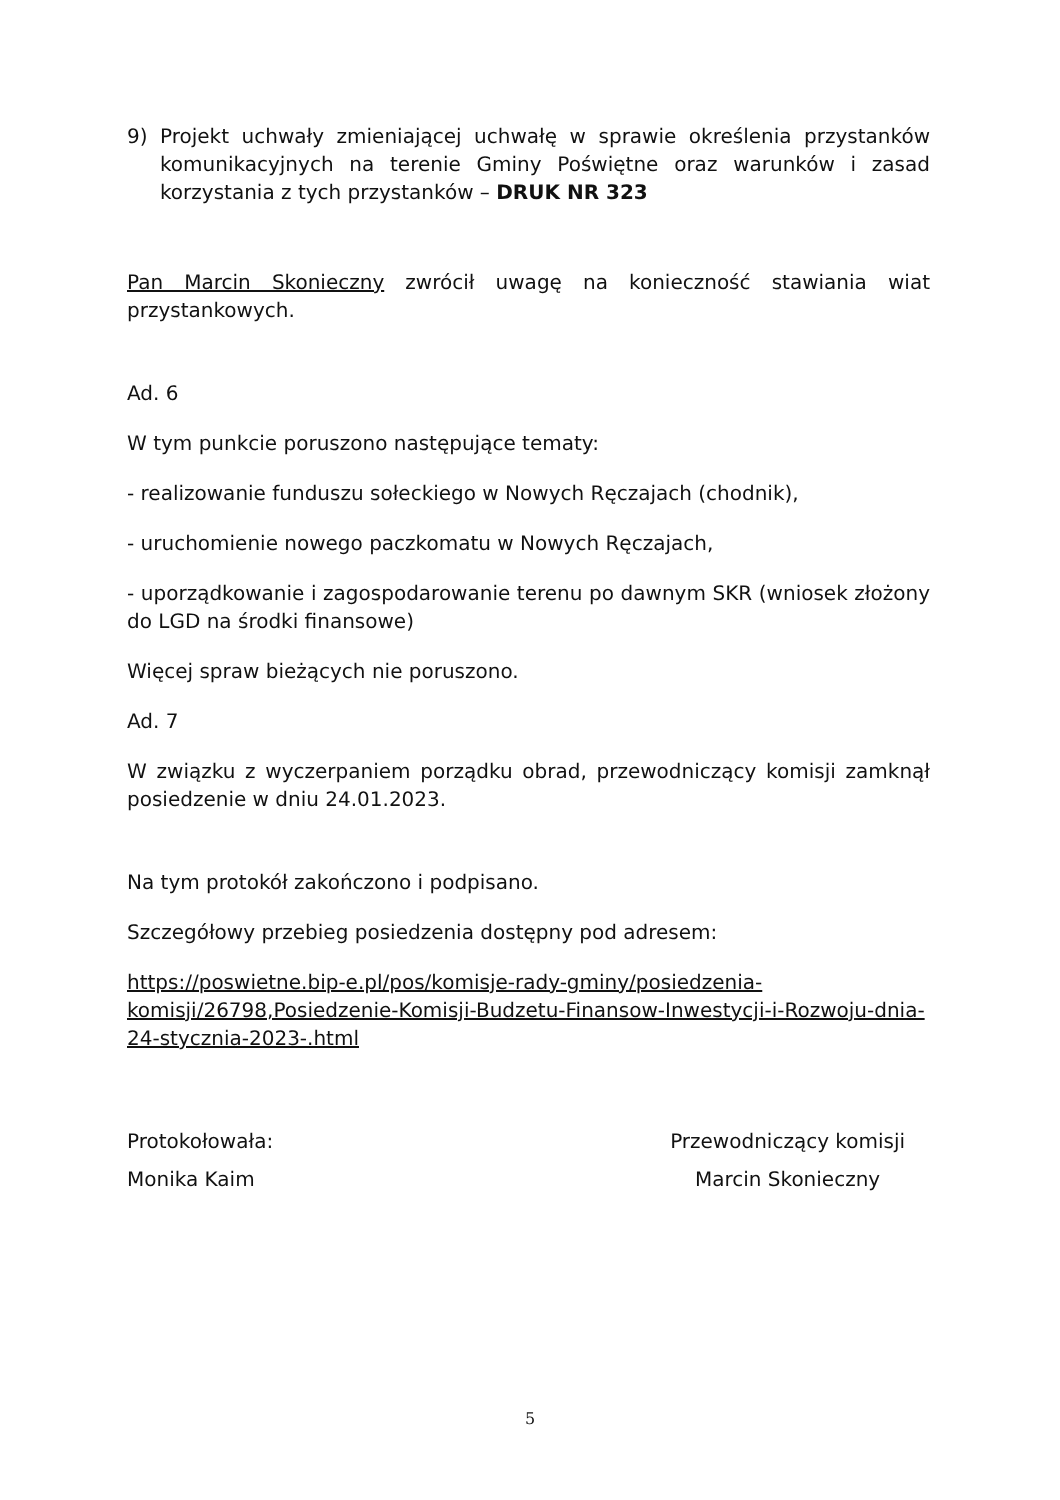9) Projekt uchwały zmieniającej uchwałę w sprawie określenia przystanków komunikacyjnych na terenie Gminy Poświętne oraz warunków i zasad korzystania z tych przystanków – DRUK NR 323
Pan Marcin Skonieczny zwrócił uwagę na konieczność stawiania wiat przystankowych.
Ad. 6
W tym punkcie poruszono następujące tematy:
- realizowanie funduszu sołeckiego w Nowych Ręczajach (chodnik),
- uruchomienie nowego paczkomatu w Nowych Ręczajach,
- uporządkowanie i zagospodarowanie terenu po dawnym SKR (wniosek złożony do LGD na środki finansowe)
Więcej spraw bieżących nie poruszono.
Ad. 7
W związku z wyczerpaniem porządku obrad, przewodniczący komisji zamknął posiedzenie w dniu 24.01.2023.
Na tym protokół zakończono i podpisano.
Szczegółowy przebieg posiedzenia dostępny pod adresem:
https://poswietne.bip-e.pl/pos/komisje-rady-gminy/posiedzenia-komisji/26798,Posiedzenie-Komisji-Budzetu-Finansow-Inwestycji-i-Rozwoju-dnia-24-stycznia-2023-.html
Protokołowała:
Monika Kaim
Przewodniczący komisji
Marcin Skonieczny
5